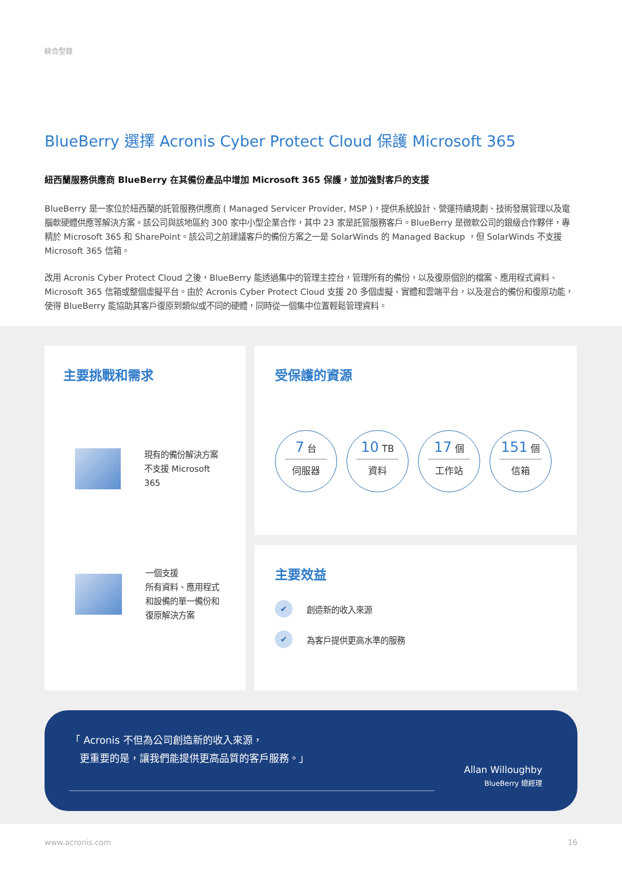綜合型錄
BlueBerry 選擇 Acronis Cyber Protect Cloud 保護 Microsoft 365
紐西蘭服務供應商 BlueBerry 在其備份產品中增加 Microsoft 365 保護，並加強對客戶的支援
BlueBerry 是一家位於紐西蘭的託管服務供應商 ( Managed Servicer Provider, MSP )，提供系統設計、營運持續規劃、技術發展管理以及電腦軟硬體供應等解決方案。該公司與該地區約 300 家中小型企業合作，其中 23 家是託管服務客戶。BlueBerry 是微軟公司的銀級合作夥伴，專精於 Microsoft 365 和 SharePoint。該公司之前建議客戶的備份方案之一是 SolarWinds 的 Managed Backup ，但 SolarWinds 不支援 Microsoft 365 信箱。
改用 Acronis Cyber Protect Cloud 之後，BlueBerry 能透過集中的管理主控台，管理所有的備份，以及復原個別的檔案、應用程式資料、Microsoft 365 信箱或整個虛擬平台。由於 Acronis Cyber Protect Cloud 支援 20 多個虛擬、實體和雲端平台，以及混合的備份和復原功能，使得 BlueBerry 能協助其客戶復原到類似或不同的硬體，同時從一個集中位置輕鬆管理資料。
主要挑戰和需求
現有的備份解決方案
不支援 Microsoft 365
一個支援
所有資料、應用程式
和設備的單一備份和
復原解決方案
受保護的資源
7 台
伺服器
10 TB
資料
17 個
工作站
151 個
信箱
主要效益
✔ 創造新的收入來源
✔ 為客戶提供更高水準的服務
「 Acronis 不但為公司創造新的收入來源，
更重要的是，讓我們能提供更高品質的客戶服務。」
Allan Willoughby
BlueBerry 總經理
www.acronis.com 16